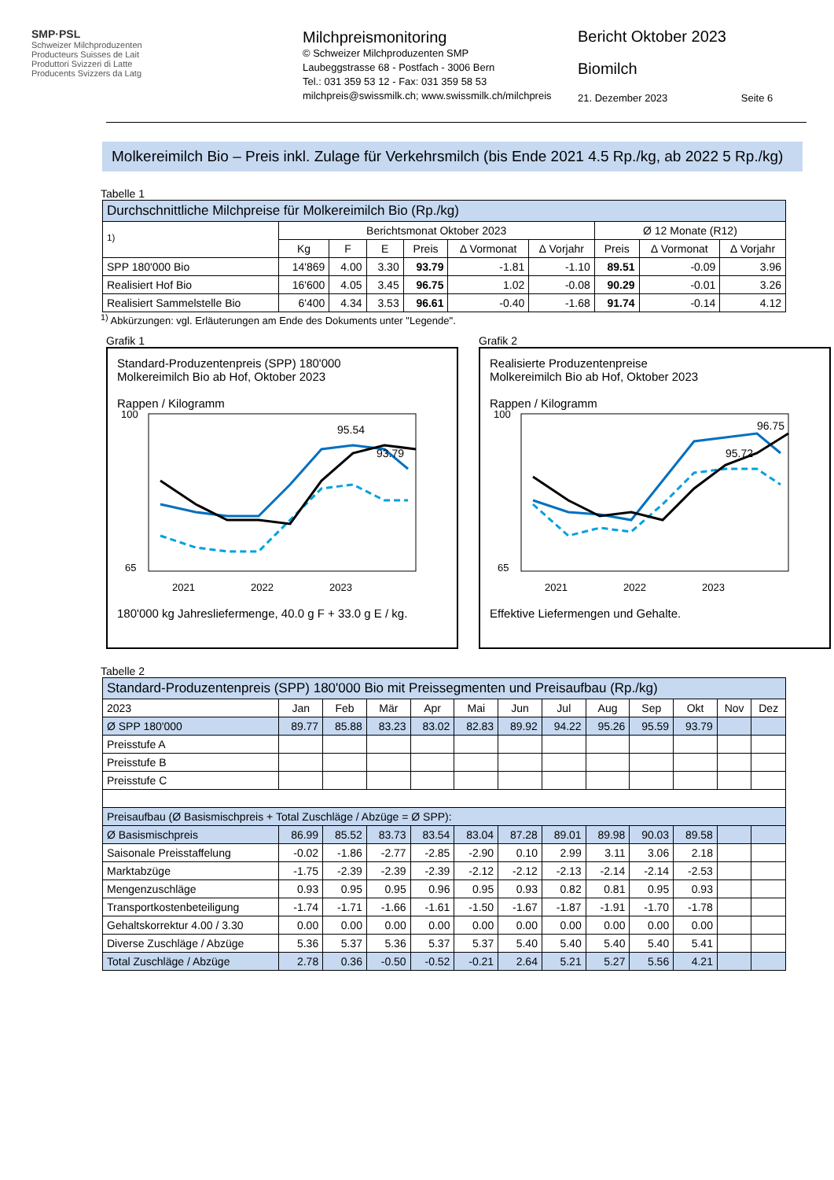SMP·PSL
Schweizer Milchproduzenten
Producteurs Suisses de Lait
Produttori Svizzeri di Latte
Producents Svizzers da Latg
Milchpreismonitoring
© Schweizer Milchproduzenten SMP
Laubeggstrasse 68 - Postfach - 3006 Bern
Tel.: 031 359 53 12 - Fax: 031 359 58 53
milchpreis@swissmilk.ch; www.swissmilk.ch/milchpreis
Bericht Oktober 2023
Biomilch
21. Dezember 2023 Seite 6
Molkereimilch Bio – Preis inkl. Zulage für Verkehrsmilch (bis Ende 2021 4.5 Rp./kg, ab 2022 5 Rp./kg)
Tabelle 1
| Durchschnittliche Milchpreise für Molkereimilch Bio (Rp./kg) | | | | | | | | | |
| --- | --- | --- | --- | --- | --- | --- | --- | --- | --- |
| <sup>1)</sup> | Berichtsmonat Oktober 2023 | | | | | | Ø 12 Monate (R12) | | |
| | Kg | F | E | Preis | ∆ Vormonat | ∆ Vorjahr | Preis | ∆ Vormonat | ∆ Vorjahr |
| SPP 180'000 Bio | 14'869 | 4.00 | 3.30 | 93.79 | -1.81 | -1.10 | 89.51 | -0.09 | 3.96 |
| Realisiert Hof Bio | 16'600 | 4.05 | 3.45 | 96.75 | 1.02 | -0.08 | 90.29 | -0.01 | 3.26 |
| Realisiert Sammelstelle Bio | 6'400 | 4.34 | 3.53 | 96.61 | -0.40 | -1.68 | 91.74 | -0.14 | 4.12 |
<sup>1)</sup> Abkürzungen: vgl. Erläuterungen am Ende des Dokuments unter "Legende".
Grafik 1
Standard-Produzentenpreis (SPP) 180'000
Molkereimilch Bio ab Hof, Oktober 2023
Rappen / Kilogramm
100
65
95.54
93.79
2021
2022
2023
180'000 kg Jahresliefermenge, 40.0 g F + 33.0 g E / kg.
Grafik 2
Realisierte Produzentenpreise
Molkereimilch Bio ab Hof, Oktober 2023
Rappen / Kilogramm
100
65
96.75
95.72
2021
2022
2023
Effektive Liefermengen und Gehalte.
Tabelle 2
| Standard-Produzentenpreis (SPP) 180'000 Bio mit Preissegmenten und Preisaufbau (Rp./kg) | | | | | | | | | | | | |
| --- | --- | --- | --- | --- | --- | --- | --- | --- | --- | --- | --- | --- |
| 2023 | Jan | Feb | Mär | Apr | Mai | Jun | Jul | Aug | Sep | Okt | Nov | Dez |
| Ø SPP 180'000 | 89.77 | 85.88 | 83.23 | 83.02 | 82.83 | 89.92 | 94.22 | 95.26 | 95.59 | 93.79 | | |
| Preisstufe A | | | | | | | | | | | | |
| Preisstufe B | | | | | | | | | | | | |
| Preisstufe C | | | | | | | | | | | | |
| Preisaufbau (Ø Basismischpreis + Total Zuschläge / Abzüge = Ø SPP): | | | | | | | | | | | | |
| Ø Basismischpreis | 86.99 | 85.52 | 83.73 | 83.54 | 83.04 | 87.28 | 89.01 | 89.98 | 90.03 | 89.58 | | |
| Saisonale Preisstaffelung | -0.02 | -1.86 | -2.77 | -2.85 | -2.90 | 0.10 | 2.99 | 3.11 | 3.06 | 2.18 | | |
| Marktabzüge | -1.75 | -2.39 | -2.39 | -2.39 | -2.12 | -2.12 | -2.13 | -2.14 | -2.14 | -2.53 | | |
| Mengenzuschläge | 0.93 | 0.95 | 0.95 | 0.96 | 0.95 | 0.93 | 0.82 | 0.81 | 0.95 | 0.93 | | |
| Transportkostenbeteiligung | -1.74 | -1.71 | -1.66 | -1.61 | -1.50 | -1.67 | -1.87 | -1.91 | -1.70 | -1.78 | | |
| Gehaltskorrektur 4.00 / 3.30 | 0.00 | 0.00 | 0.00 | 0.00 | 0.00 | 0.00 | 0.00 | 0.00 | 0.00 | 0.00 | | |
| Diverse Zuschläge / Abzüge | 5.36 | 5.37 | 5.36 | 5.37 | 5.37 | 5.40 | 5.40 | 5.40 | 5.40 | 5.41 | | |
| Total Zuschläge / Abzüge | 2.78 | 0.36 | -0.50 | -0.52 | -0.21 | 2.64 | 5.21 | 5.27 | 5.56 | 4.21 | | |